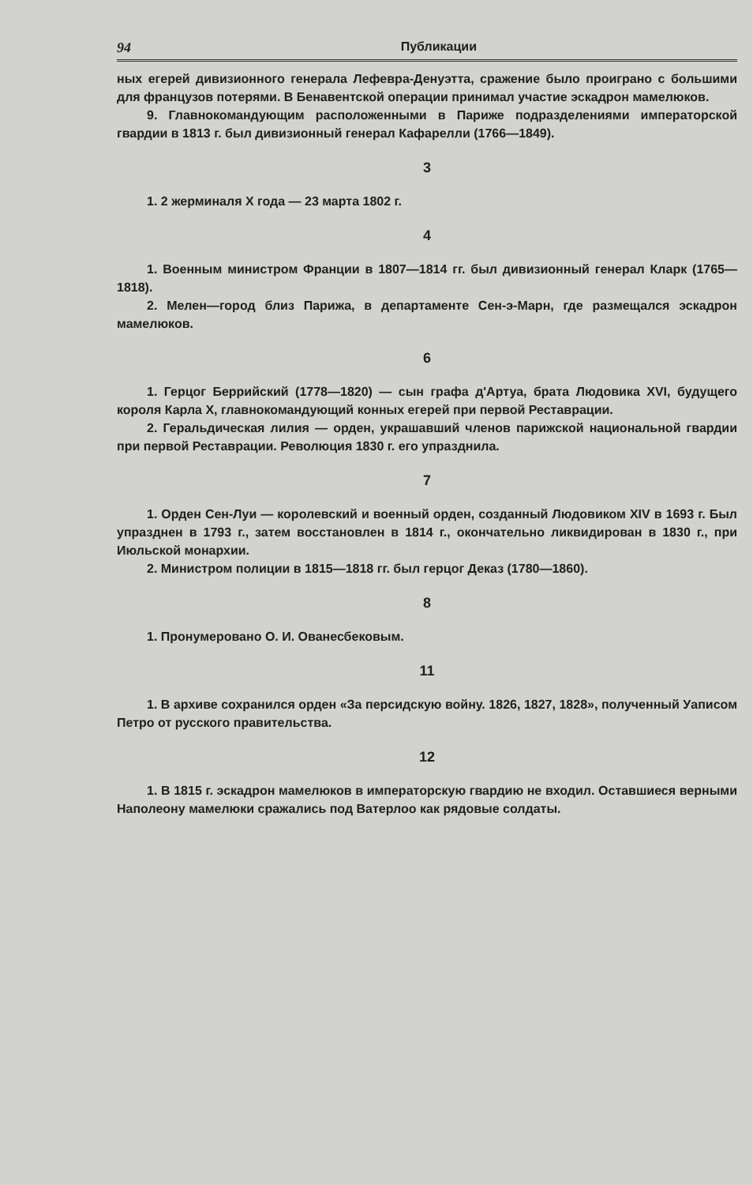94 Публикации
ных егерей дивизионного генерала Лефевра-Денуэтта, сражение было проиграно с большими для французов потерями. В Бенавентской операции принимал участие эскадрон мамелюков.
9. Главнокомандующим расположенными в Париже подразделениями императорской гвардии в 1813 г. был дивизионный генерал Кафарелли (1766—1849).
3
1. 2 жерминаля X года — 23 марта 1802 г.
4
1. Военным министром Франции в 1807—1814 гг. был дивизионный генерал Кларк (1765—1818).
2. Мелен—город близ Парижа, в департаменте Сен-э-Марн, где размещался эскадрон мамелюков.
6
1. Герцог Беррийский (1778—1820) — сын графа д'Артуа, брата Людовика XVI, будущего короля Карла X, главнокомандующий конных егерей при первой Реставрации.
2. Геральдическая лилия — орден, украшавший членов парижской национальной гвардии при первой Реставрации. Революция 1830 г. его упразднила.
7
1. Орден Сен-Луи — королевский и военный орден, созданный Людовиком XIV в 1693 г. Был упразднен в 1793 г., затем восстановлен в 1814 г., окончательно ликвидирован в 1830 г., при Июльской монархии.
2. Министром полиции в 1815—1818 гг. был герцог Деказ (1780—1860).
8
1. Пронумеровано О. И. Ованесбековым.
11
1. В архиве сохранился орден «За персидскую войну. 1826, 1827, 1828», полученный Уаписом Петро от русского правительства.
12
1. В 1815 г. эскадрон мамелюков в императорскую гвардию не входил. Оставшиеся верными Наполеону мамелюки сражались под Ватерлоо как рядовые солдаты.